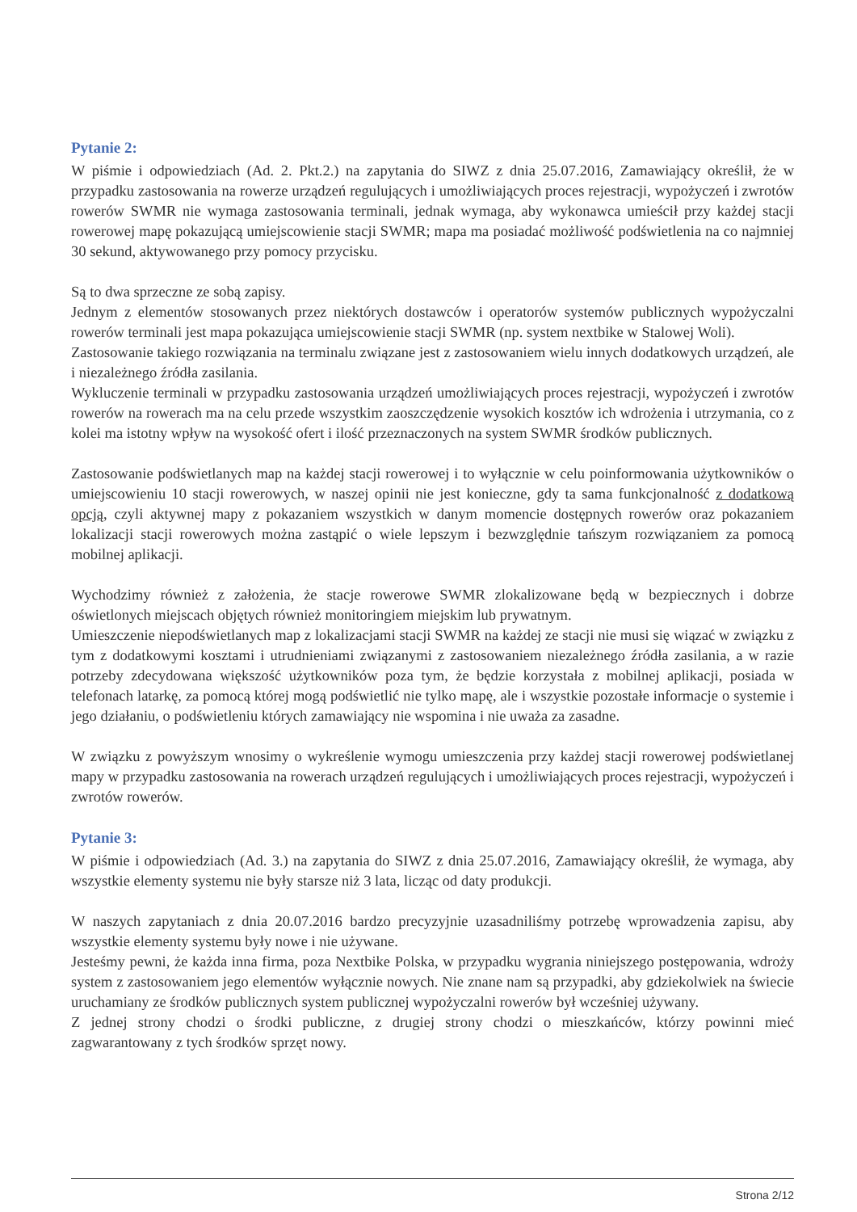Pytanie 2:
W piśmie i odpowiedziach (Ad. 2. Pkt.2.) na zapytania do SIWZ z dnia 25.07.2016, Zamawiający określił, że w przypadku zastosowania na rowerze urządzeń regulujących i umożliwiających proces rejestracji, wypożyczeń i zwrotów rowerów SWMR nie wymaga zastosowania terminali, jednak wymaga, aby wykonawca umieścił przy każdej stacji rowerowej mapę pokazującą umiejscowienie stacji SWMR; mapa ma posiadać możliwość podświetlenia na co najmniej 30 sekund, aktywowanego przy pomocy przycisku.
Są to dwa sprzeczne ze sobą zapisy.
Jednym z elementów stosowanych przez niektórych dostawców i operatorów systemów publicznych wypożyczalni rowerów terminali jest mapa pokazująca umiejscowienie stacji SWMR (np. system nextbike w Stalowej Woli).
Zastosowanie takiego rozwiązania na terminalu związane jest z zastosowaniem wielu innych dodatkowych urządzeń, ale i niezależnego źródła zasilania.
Wykluczenie terminali w przypadku zastosowania urządzeń umożliwiających proces rejestracji, wypożyczeń i zwrotów rowerów na rowerach ma na celu przede wszystkim zaoszczędzenie wysokich kosztów ich wdrożenia i utrzymania, co z kolei ma istotny wpływ na wysokość ofert i ilość przeznaczonych na system SWMR środków publicznych.
Zastosowanie podświetlanych map na każdej stacji rowerowej i to wyłącznie w celu poinformowania użytkowników o umiejscowieniu 10 stacji rowerowych, w naszej opinii nie jest konieczne, gdy ta sama funkcjonalność z dodatkową opcją, czyli aktywnej mapy z pokazaniem wszystkich w danym momencie dostępnych rowerów oraz pokazaniem lokalizacji stacji rowerowych można zastąpić o wiele lepszym i bezwzględnie tańszym rozwiązaniem za pomocą mobilnej aplikacji.
Wychodzimy również z założenia, że stacje rowerowe SWMR zlokalizowane będą w bezpiecznych i dobrze oświetlonych miejscach objętych również monitoringiem miejskim lub prywatnym.
Umieszczenie niepodświetlanych map z lokalizacjami stacji SWMR na każdej ze stacji nie musi się wiązać w związku z tym z dodatkowymi kosztami i utrudnieniami związanymi z zastosowaniem niezależnego źródła zasilania, a w razie potrzeby zdecydowana większość użytkowników poza tym, że będzie korzystała z mobilnej aplikacji, posiada w telefonach latarkę, za pomocą której mogą podświetlić nie tylko mapę, ale i wszystkie pozostałe informacje o systemie i jego działaniu, o podświetleniu których zamawiający nie wspomina i nie uważa za zasadne.
W związku z powyższym wnosimy o wykreślenie wymogu umieszczenia przy każdej stacji rowerowej podświetlanej mapy w przypadku zastosowania na rowerach urządzeń regulujących i umożliwiających proces rejestracji, wypożyczeń i zwrotów rowerów.
Pytanie 3:
W piśmie i odpowiedziach (Ad. 3.) na zapytania do SIWZ z dnia 25.07.2016, Zamawiający określił, że wymaga, aby wszystkie elementy systemu nie były starsze niż 3 lata, licząc od daty produkcji.
W naszych zapytaniach z dnia 20.07.2016 bardzo precyzyjnie uzasadniliśmy potrzebę wprowadzenia zapisu, aby wszystkie elementy systemu były nowe i nie używane.
Jesteśmy pewni, że każda inna firma, poza Nextbike Polska, w przypadku wygrania niniejszego postępowania, wdroży system z zastosowaniem jego elementów wyłącznie nowych. Nie znane nam są przypadki, aby gdziekolwiek na świecie uruchamiany ze środków publicznych system publicznej wypożyczalni rowerów był wcześniej używany.
Z jednej strony chodzi o środki publiczne, z drugiej strony chodzi o mieszkańców, którzy powinni mieć zagwarantowany z tych środków sprzęt nowy.
Strona 2/12